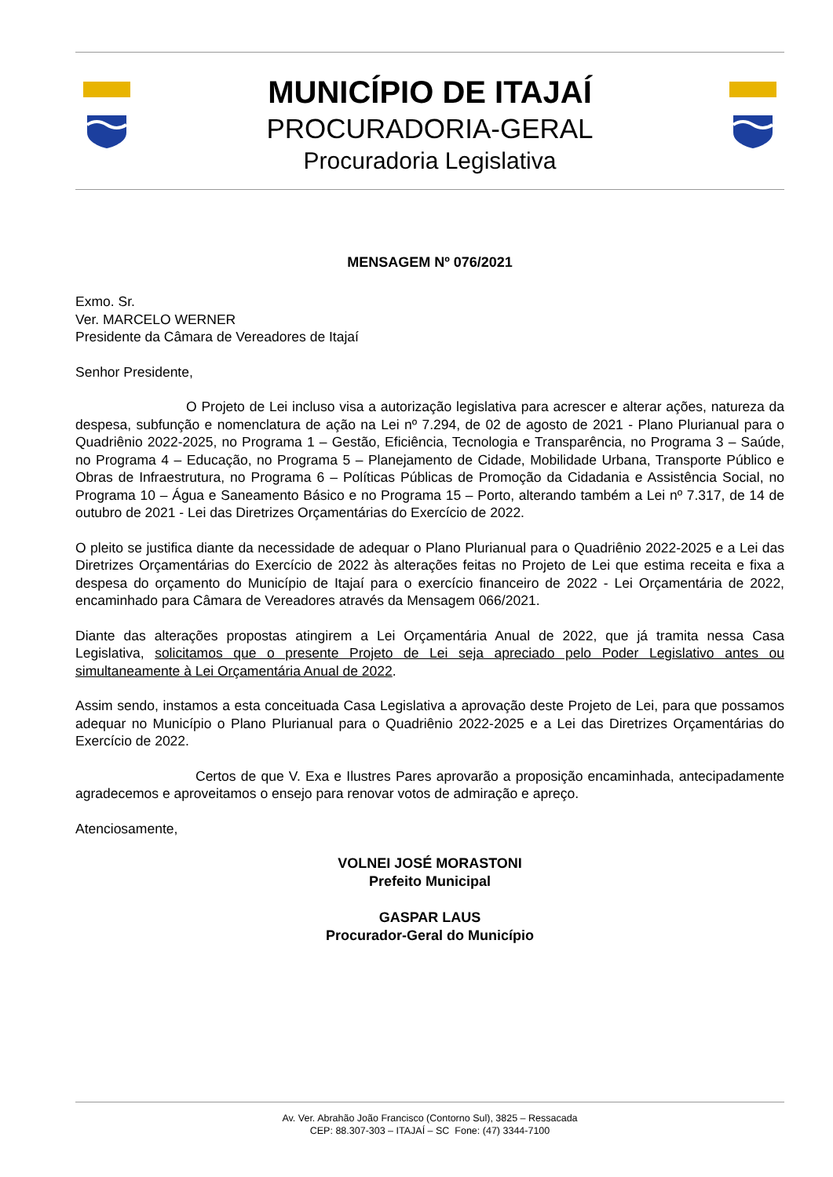MUNICÍPIO DE ITAJAÍ
PROCURADORIA-GERAL
Procuradoria Legislativa
MENSAGEM Nº 076/2021
Exmo. Sr.
Ver. MARCELO WERNER
Presidente da Câmara de Vereadores de Itajaí
Senhor Presidente,
O Projeto de Lei incluso visa a autorização legislativa para acrescer e alterar ações, natureza da despesa, subfunção e nomenclatura de ação na Lei nº 7.294, de 02 de agosto de 2021 - Plano Plurianual para o Quadriênio 2022-2025, no Programa 1 – Gestão, Eficiência, Tecnologia e Transparência, no Programa 3 – Saúde, no Programa 4 – Educação, no Programa 5 – Planejamento de Cidade, Mobilidade Urbana, Transporte Público e Obras de Infraestrutura, no Programa 6 – Políticas Públicas de Promoção da Cidadania e Assistência Social, no Programa 10 – Água e Saneamento Básico e no Programa 15 – Porto, alterando também a Lei nº 7.317, de 14 de outubro de 2021 - Lei das Diretrizes Orçamentárias do Exercício de 2022.
O pleito se justifica diante da necessidade de adequar o Plano Plurianual para o Quadriênio 2022-2025 e a Lei das Diretrizes Orçamentárias do Exercício de 2022 às alterações feitas no Projeto de Lei que estima receita e fixa a despesa do orçamento do Município de Itajaí para o exercício financeiro de 2022 - Lei Orçamentária de 2022, encaminhado para Câmara de Vereadores através da Mensagem 066/2021.
Diante das alterações propostas atingirem a Lei Orçamentária Anual de 2022, que já tramita nessa Casa Legislativa, solicitamos que o presente Projeto de Lei seja apreciado pelo Poder Legislativo antes ou simultaneamente à Lei Orçamentária Anual de 2022.
Assim sendo, instamos a esta conceituada Casa Legislativa a aprovação deste Projeto de Lei, para que possamos adequar no Município o Plano Plurianual para o Quadriênio 2022-2025 e a Lei das Diretrizes Orçamentárias do Exercício de 2022.
Certos de que V. Exa e Ilustres Pares aprovarão a proposição encaminhada, antecipadamente agradecemos e aproveitamos o ensejo para renovar votos de admiração e apreço.
Atenciosamente,
VOLNEI JOSÉ MORASTONI
Prefeito Municipal
GASPAR LAUS
Procurador-Geral do Município
Av. Ver. Abrahão João Francisco (Contorno Sul), 3825 – Ressacada
CEP: 88.307-303 – ITAJAÍ – SC Fone: (47) 3344-7100